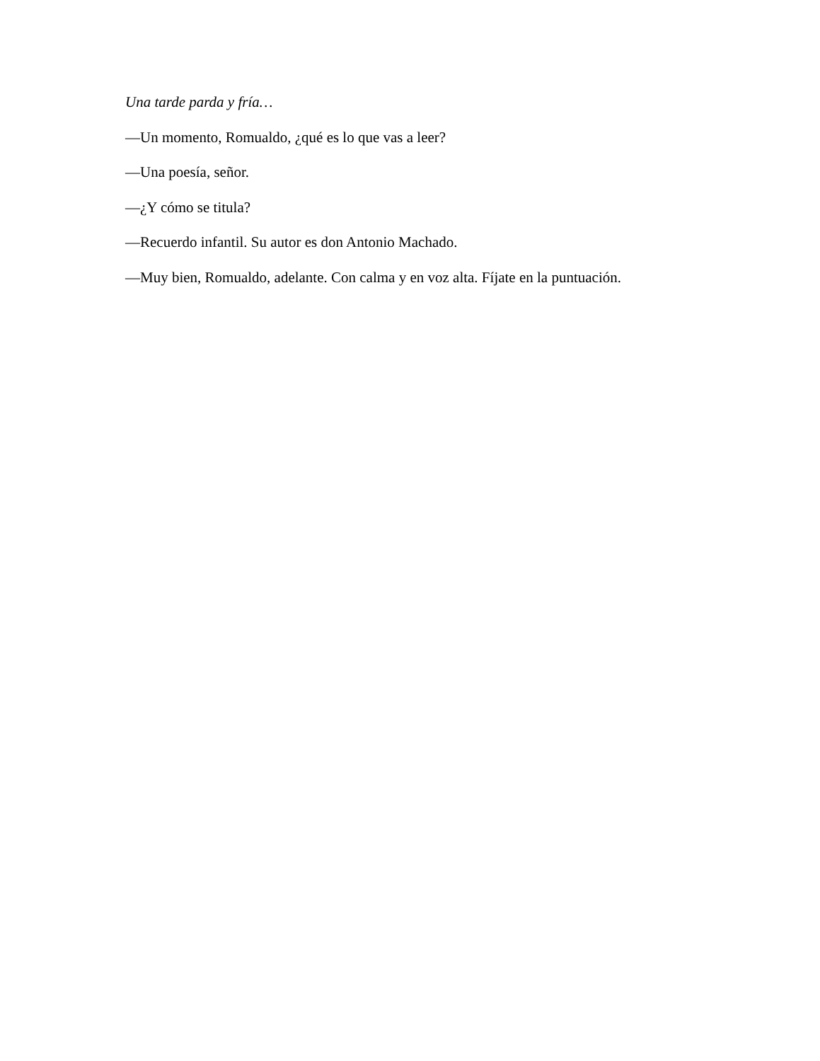Una tarde parda y fría…
—Un momento, Romualdo, ¿qué es lo que vas a leer?
—Una poesía, señor.
—¿Y cómo se titula?
—Recuerdo infantil. Su autor es don Antonio Machado.
—Muy bien, Romualdo, adelante. Con calma y en voz alta. Fíjate en la puntuación.